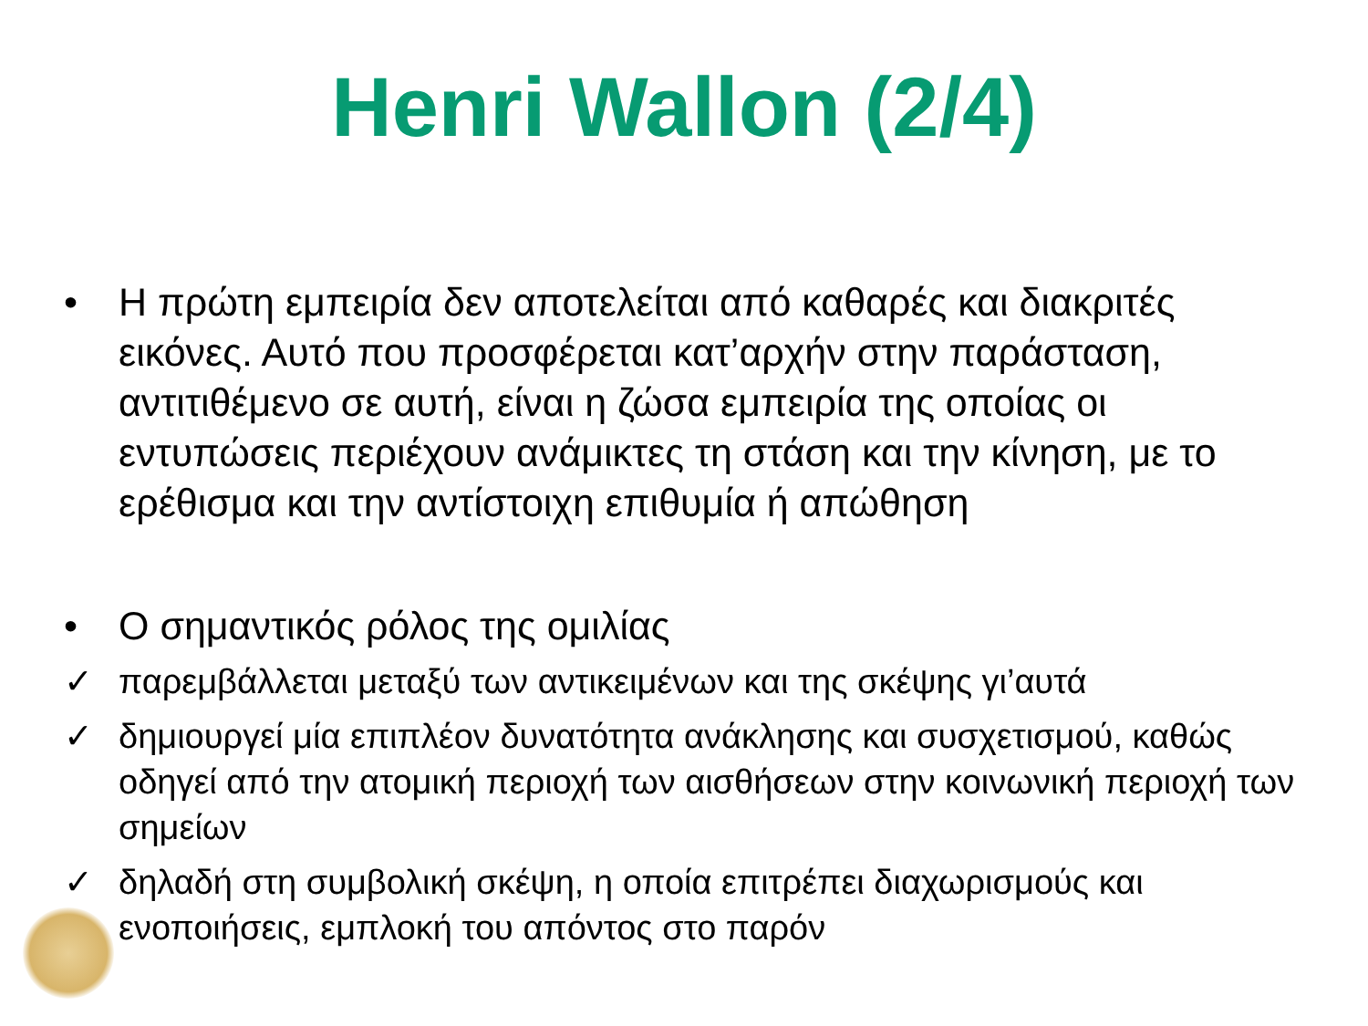Henri Wallon (2/4)
• Η πρώτη εμπειρία δεν αποτελείται από καθαρές και διακριτές εικόνες. Αυτό που προσφέρεται κατ’αρχήν στην παράσταση, αντιτιθέμενο σε αυτή, είναι η ζώσα εμπειρία της οποίας οι εντυπώσεις περιέχουν ανάμικτες τη στάση και την κίνηση, με το ερέθισμα και την αντίστοιχη επιθυμία ή απώθηση
• Ο σημαντικός ρόλος της ομιλίας
✓ παρεμβάλλεται μεταξύ των αντικειμένων και της σκέψης γι’αυτά
✓ δημιουργεί μία επιπλέον δυνατότητα ανάκλησης και συσχετισμού, καθώς οδηγεί από την ατομική περιοχή των αισθήσεων στην κοινωνική περιοχή των σημείων
✓ δηλαδή στη συμβολική σκέψη, η οποία επιτρέπει διαχωρισμούς και ενοποιήσεις, εμπλοκή του απόντος στο παρόν